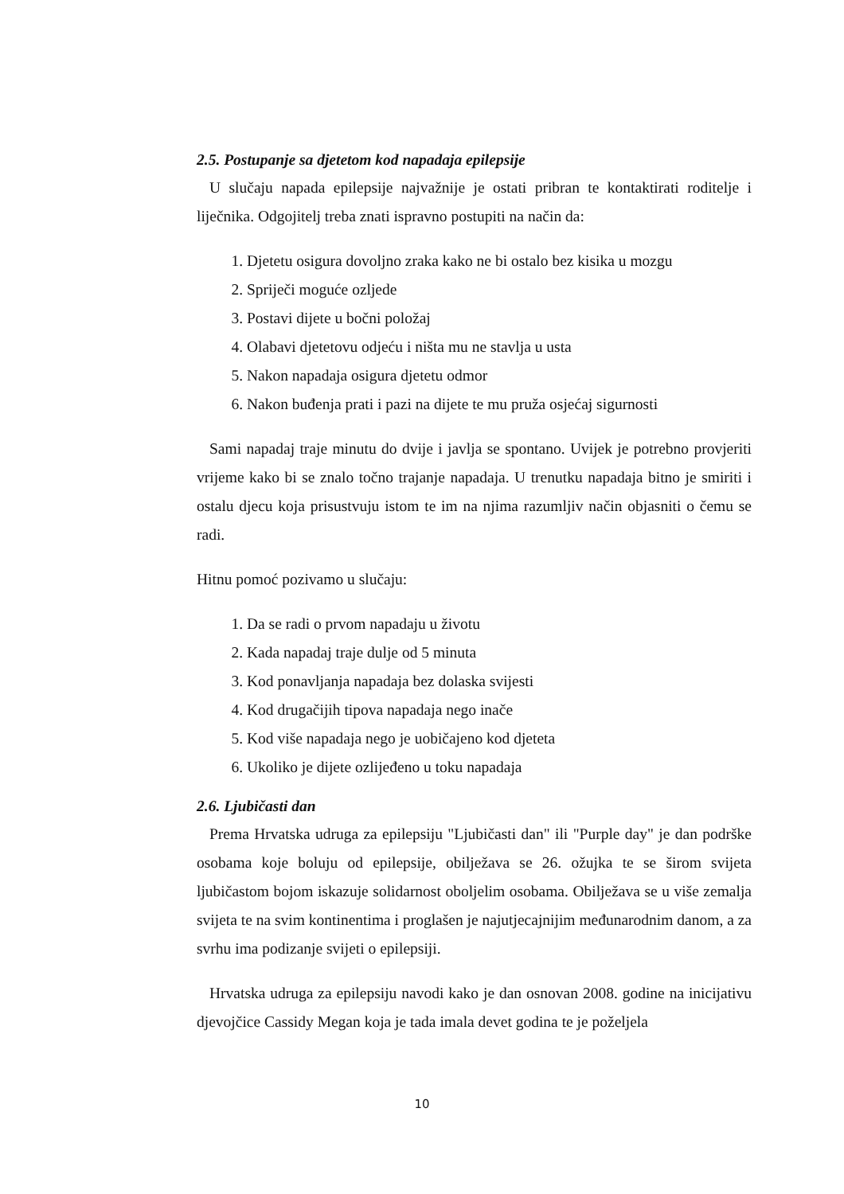2.5. Postupanje sa djetetom kod napadaja epilepsije
U slučaju napada epilepsije najvažnije je ostati pribran te kontaktirati roditelje i liječnika. Odgojitelj treba znati ispravno postupiti na način da:
1. Djetetu osigura dovoljno zraka kako ne bi ostalo bez kisika u mozgu
2. Spriječi moguće ozljede
3. Postavi dijete u bočni položaj
4. Olabavi djetetovu odjeću i ništa mu ne stavlja u usta
5. Nakon napadaja osigura djetetu odmor
6. Nakon buđenja prati i pazi na dijete te mu pruža osjećaj sigurnosti
Sami napadaj traje minutu do dvije i javlja se spontano. Uvijek je potrebno provjeriti vrijeme kako bi se znalo točno trajanje napadaja. U trenutku napadaja bitno je smiriti i ostalu djecu koja prisustvuju istom te im na njima razumljiv način objasniti o čemu se radi.
Hitnu pomoć pozivamo u slučaju:
1. Da se radi o prvom napadaju u životu
2. Kada napadaj traje dulje od 5 minuta
3. Kod ponavljanja napadaja bez dolaska svijesti
4. Kod drugačijih tipova napadaja nego inače
5. Kod više napadaja nego je uobičajeno kod djeteta
6. Ukoliko je dijete ozlijeđeno u toku napadaja
2.6. Ljubičasti dan
Prema Hrvatska udruga za epilepsiju "Ljubičasti dan" ili "Purple day" je dan podrške osobama koje boluju od epilepsije, obilježava se 26. ožujka te se širom svijeta ljubičastom bojom iskazuje solidarnost oboljelim osobama. Obilježava se u više zemalja svijeta te na svim kontinentima i proglašen je najutjecajnijim međunarodnim danom, a za svrhu ima podizanje svijeti o epilepsiji.
Hrvatska udruga za epilepsiju navodi kako je dan osnovan 2008. godine na inicijativu djevojčice Cassidy Megan koja je tada imala devet godina te je poželjela
10